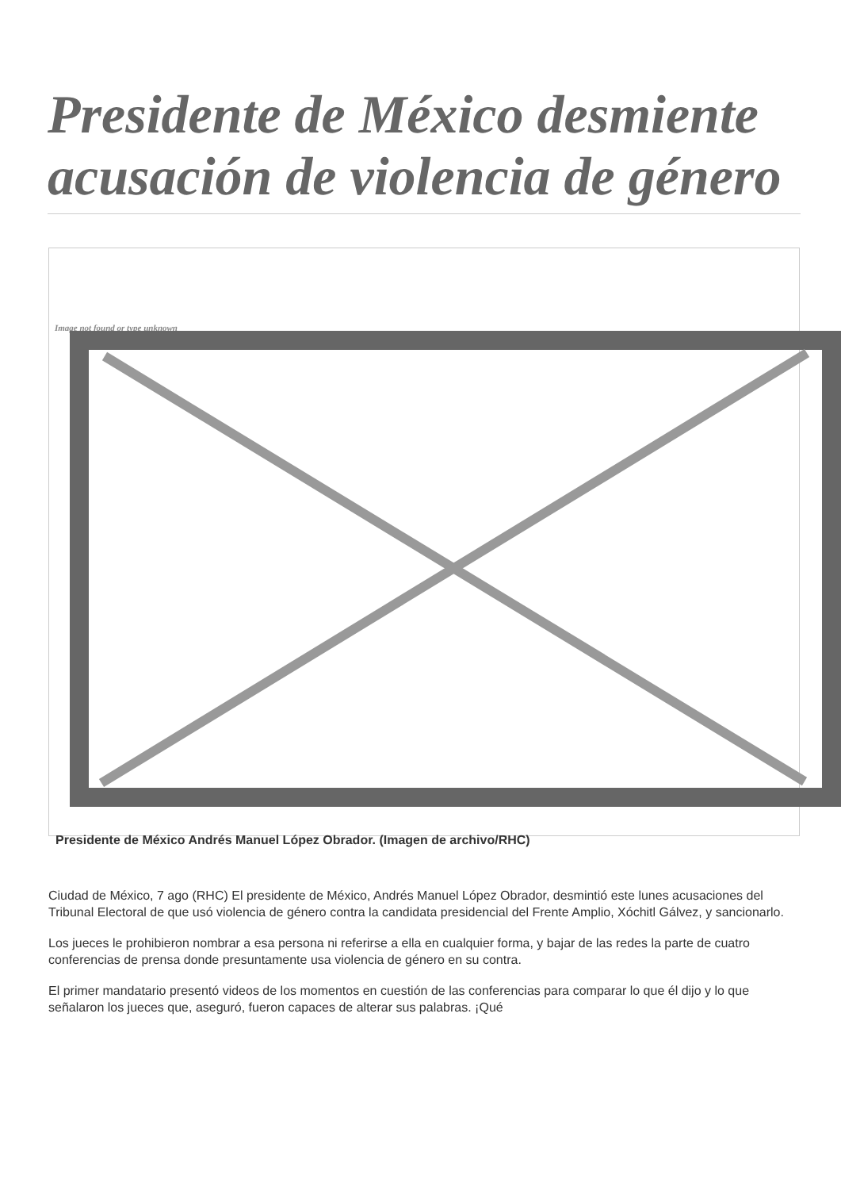Presidente de México desmiente acusación de violencia de género
Image not found or type unknown
Presidente de México Andrés Manuel López Obrador. (Imagen de archivo/RHC)
Ciudad de México, 7 ago (RHC) El presidente de México, Andrés Manuel López Obrador, desmintió este lunes acusaciones del Tribunal Electoral de que usó violencia de género contra la candidata presidencial del Frente Amplio, Xóchitl Gálvez, y sancionarlo.
Los jueces le prohibieron nombrar a esa persona ni referirse a ella en cualquier forma, y bajar de las redes la parte de cuatro conferencias de prensa donde presuntamente usa violencia de género en su contra.
El primer mandatario presentó videos de los momentos en cuestión de las conferencias para comparar lo que él dijo y lo que señalaron los jueces que, aseguró, fueron capaces de alterar sus palabras. ¡Qué